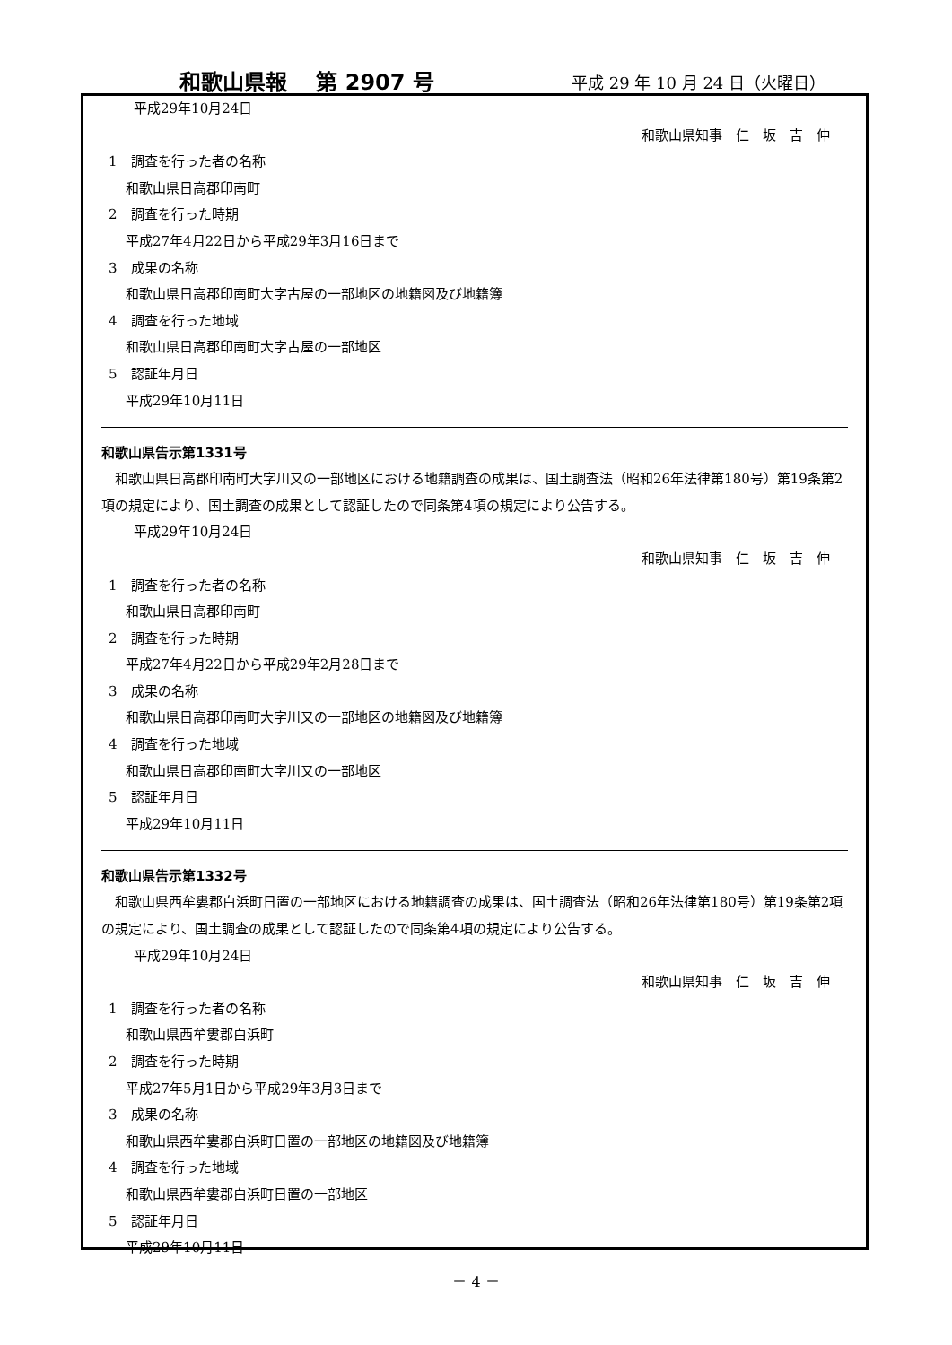和歌山県報　 第 2907 号 平成 29 年 10 月 24 日（火曜日）
平成29年10月24日
和歌山県知事　仁　坂　吉　伸
1　調査を行った者の名称
和歌山県日高郡印南町
2　調査を行った時期
平成27年4月22日から平成29年3月16日まで
3　成果の名称
和歌山県日高郡印南町大字古屋の一部地区の地籍図及び地籍簿
4　調査を行った地域
和歌山県日高郡印南町大字古屋の一部地区
5　認証年月日
平成29年10月11日
和歌山県告示第1331号
和歌山県日高郡印南町大字川又の一部地区における地籍調査の成果は、国土調査法（昭和26年法律第180号）第19条第2項の規定により、国土調査の成果として認証したので同条第4項の規定により公告する。
平成29年10月24日
和歌山県知事　仁　坂　吉　伸
1　調査を行った者の名称
和歌山県日高郡印南町
2　調査を行った時期
平成27年4月22日から平成29年2月28日まで
3　成果の名称
和歌山県日高郡印南町大字川又の一部地区の地籍図及び地籍簿
4　調査を行った地域
和歌山県日高郡印南町大字川又の一部地区
5　認証年月日
平成29年10月11日
和歌山県告示第1332号
和歌山県西牟婁郡白浜町日置の一部地区における地籍調査の成果は、国土調査法（昭和26年法律第180号）第19条第2項の規定により、国土調査の成果として認証したので同条第4項の規定により公告する。
平成29年10月24日
和歌山県知事　仁　坂　吉　伸
1　調査を行った者の名称
和歌山県西牟婁郡白浜町
2　調査を行った時期
平成27年5月1日から平成29年3月3日まで
3　成果の名称
和歌山県西牟婁郡白浜町日置の一部地区の地籍図及び地籍簿
4　調査を行った地域
和歌山県西牟婁郡白浜町日置の一部地区
5　認証年月日
平成29年10月11日
－ 4 －